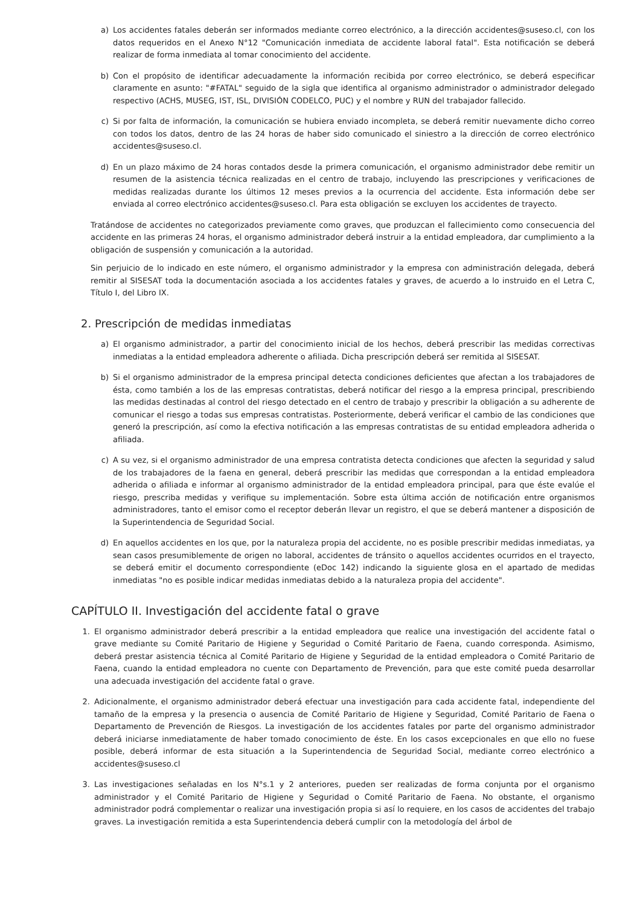a) Los accidentes fatales deberán ser informados mediante correo electrónico, a la dirección accidentes@suseso.cl, con los datos requeridos en el Anexo N°12 "Comunicación inmediata de accidente laboral fatal". Esta notificación se deberá realizar de forma inmediata al tomar conocimiento del accidente.
b) Con el propósito de identificar adecuadamente la información recibida por correo electrónico, se deberá especificar claramente en asunto: "#FATAL" seguido de la sigla que identifica al organismo administrador o administrador delegado respectivo (ACHS, MUSEG, IST, ISL, DIVISIÓN CODELCO, PUC) y el nombre y RUN del trabajador fallecido.
c) Si por falta de información, la comunicación se hubiera enviado incompleta, se deberá remitir nuevamente dicho correo con todos los datos, dentro de las 24 horas de haber sido comunicado el siniestro a la dirección de correo electrónico accidentes@suseso.cl.
d) En un plazo máximo de 24 horas contados desde la primera comunicación, el organismo administrador debe remitir un resumen de la asistencia técnica realizadas en el centro de trabajo, incluyendo las prescripciones y verificaciones de medidas realizadas durante los últimos 12 meses previos a la ocurrencia del accidente. Esta información debe ser enviada al correo electrónico accidentes@suseso.cl. Para esta obligación se excluyen los accidentes de trayecto.
Tratándose de accidentes no categorizados previamente como graves, que produzcan el fallecimiento como consecuencia del accidente en las primeras 24 horas, el organismo administrador deberá instruir a la entidad empleadora, dar cumplimiento a la obligación de suspensión y comunicación a la autoridad.
Sin perjuicio de lo indicado en este número, el organismo administrador y la empresa con administración delegada, deberá remitir al SISESAT toda la documentación asociada a los accidentes fatales y graves, de acuerdo a lo instruido en el Letra C, Título I, del Libro IX.
2. Prescripción de medidas inmediatas
a) El organismo administrador, a partir del conocimiento inicial de los hechos, deberá prescribir las medidas correctivas inmediatas a la entidad empleadora adherente o afiliada. Dicha prescripción deberá ser remitida al SISESAT.
b) Si el organismo administrador de la empresa principal detecta condiciones deficientes que afectan a los trabajadores de ésta, como también a los de las empresas contratistas, deberá notificar del riesgo a la empresa principal, prescribiendo las medidas destinadas al control del riesgo detectado en el centro de trabajo y prescribir la obligación a su adherente de comunicar el riesgo a todas sus empresas contratistas. Posteriormente, deberá verificar el cambio de las condiciones que generó la prescripción, así como la efectiva notificación a las empresas contratistas de su entidad empleadora adherida o afiliada.
c) A su vez, si el organismo administrador de una empresa contratista detecta condiciones que afecten la seguridad y salud de los trabajadores de la faena en general, deberá prescribir las medidas que correspondan a la entidad empleadora adherida o afiliada e informar al organismo administrador de la entidad empleadora principal, para que éste evalúe el riesgo, prescriba medidas y verifique su implementación. Sobre esta última acción de notificación entre organismos administradores, tanto el emisor como el receptor deberán llevar un registro, el que se deberá mantener a disposición de la Superintendencia de Seguridad Social.
d) En aquellos accidentes en los que, por la naturaleza propia del accidente, no es posible prescribir medidas inmediatas, ya sean casos presumiblemente de origen no laboral, accidentes de tránsito o aquellos accidentes ocurridos en el trayecto, se deberá emitir el documento correspondiente (eDoc 142) indicando la siguiente glosa en el apartado de medidas inmediatas "no es posible indicar medidas inmediatas debido a la naturaleza propia del accidente".
CAPÍTULO II. Investigación del accidente fatal o grave
1. El organismo administrador deberá prescribir a la entidad empleadora que realice una investigación del accidente fatal o grave mediante su Comité Paritario de Higiene y Seguridad o Comité Paritario de Faena, cuando corresponda. Asimismo, deberá prestar asistencia técnica al Comité Paritario de Higiene y Seguridad de la entidad empleadora o Comité Paritario de Faena, cuando la entidad empleadora no cuente con Departamento de Prevención, para que este comité pueda desarrollar una adecuada investigación del accidente fatal o grave.
2. Adicionalmente, el organismo administrador deberá efectuar una investigación para cada accidente fatal, independiente del tamaño de la empresa y la presencia o ausencia de Comité Paritario de Higiene y Seguridad, Comité Paritario de Faena o Departamento de Prevención de Riesgos. La investigación de los accidentes fatales por parte del organismo administrador deberá iniciarse inmediatamente de haber tomado conocimiento de éste. En los casos excepcionales en que ello no fuese posible, deberá informar de esta situación a la Superintendencia de Seguridad Social, mediante correo electrónico a accidentes@suseso.cl
3. Las investigaciones señaladas en los N°s.1 y 2 anteriores, pueden ser realizadas de forma conjunta por el organismo administrador y el Comité Paritario de Higiene y Seguridad o Comité Paritario de Faena. No obstante, el organismo administrador podrá complementar o realizar una investigación propia si así lo requiere, en los casos de accidentes del trabajo graves. La investigación remitida a esta Superintendencia deberá cumplir con la metodología del árbol de